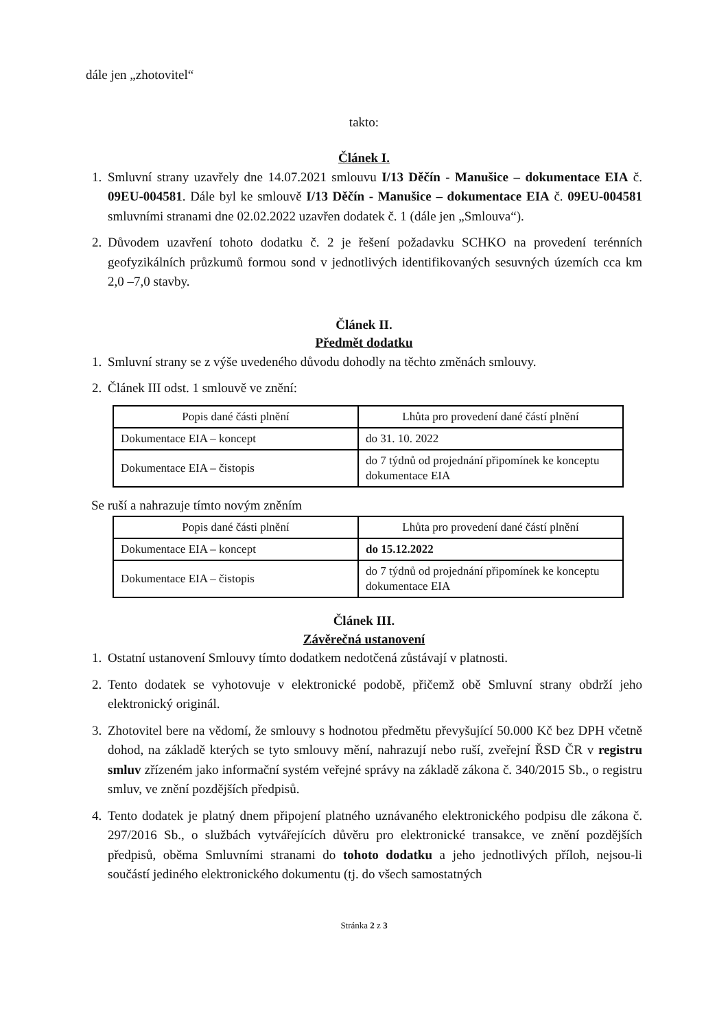dále jen „zhotovitel“
takto:
Článek I.
1. Smluvní strany uzavřely dne 14.07.2021 smlouvu I/13 Děčín - Manušice – dokumentace EIA č. 09EU-004581. Dále byl ke smlouvě I/13 Děčín - Manušice – dokumentace EIA č. 09EU-004581 smluvními stranami dne 02.02.2022 uzavřen dodatek č. 1 (dále jen „Smlouva“).
2. Důvodem uzavření tohoto dodatku č. 2 je řešení požadavku SCHKO na provedení terénních geofyzikálních průzkumů formou sond v jednotlivých identifikovaných sesuvných územích cca km 2,0 –7,0 stavby.
Článek II.
Předmět dodatku
1. Smluvní strany se z výše uvedeného důvodu dohodly na těchto změnách smlouvy.
2. Článek III odst. 1 smlouvě ve znění:
| Popis dané části plnění | Lhůta pro provedení dané částí plnění |
| --- | --- |
| Dokumentace EIA – koncept | do 31. 10. 2022 |
| Dokumentace EIA – čistopis | do 7 týdnů od projednání připomínek ke konceptu dokumentace EIA |
Se ruší a nahrazuje tímto novým zněním
| Popis dané části plnění | Lhůta pro provedení dané částí plnění |
| --- | --- |
| Dokumentace EIA – koncept | do 15.12.2022 |
| Dokumentace EIA – čistopis | do 7 týdnů od projednání připomínek ke konceptu dokumentace EIA |
Článek III.
Závěrečná ustanovení
1. Ostatní ustanovení Smlouvy tímto dodatkem nedotčená zůstávají v platnosti.
2. Tento dodatek se vyhotovuje v elektronické podobě, přičemž obě Smluvní strany obdrží jeho elektronický originál.
3. Zhotovitel bere na vědomí, že smlouvy s hodnotou předmětu převyšující 50.000 Kč bez DPH včetně dohod, na základě kterých se tyto smlouvy mění, nahrazují nebo ruší, zveřejní ŘSD ČR v registru smluv zřízeném jako informační systém veřejné správy na základě zákona č. 340/2015 Sb., o registru smluv, ve znění pozdějších předpisů.
4. Tento dodatek je platný dnem připojení platného uznávaného elektronického podpisu dle zákona č. 297/2016 Sb., o službách vytvářejících důvěru pro elektronické transakce, ve znění pozdějších předpisů, oběma Smluvními stranami do tohoto dodatku a jeho jednotlivých příloh, nejsou-li součástí jediného elektronického dokumentu (tj. do všech samostatných
Stránka 2 z 3